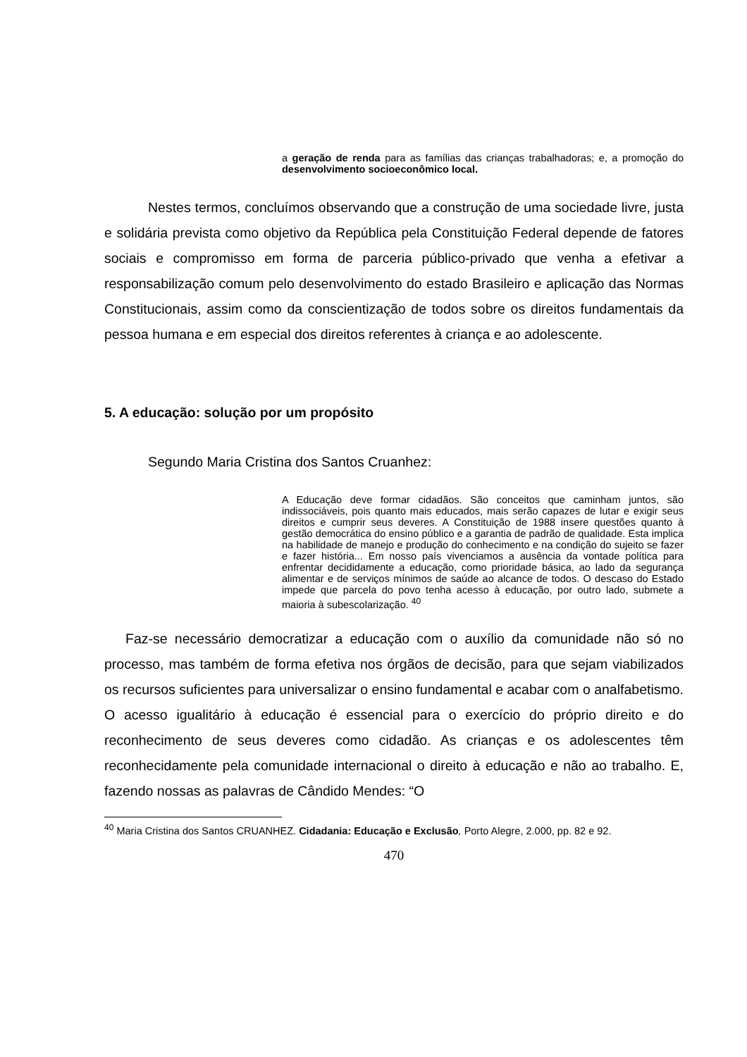a geração de renda para as famílias das crianças trabalhadoras; e, a promoção do desenvolvimento socioeconômico local.
Nestes termos, concluímos observando que a construção de uma sociedade livre, justa e solidária prevista como objetivo da República pela Constituição Federal depende de fatores sociais e compromisso em forma de parceria público-privado que venha a efetivar a responsabilização comum pelo desenvolvimento do estado Brasileiro e aplicação das Normas Constitucionais, assim como da conscientização de todos sobre os direitos fundamentais da pessoa humana e em especial dos direitos referentes à criança e ao adolescente.
5. A educação: solução por um propósito
Segundo Maria Cristina dos Santos Cruanhez:
A Educação deve formar cidadãos. São conceitos que caminham juntos, são indissociáveis, pois quanto mais educados, mais serão capazes de lutar e exigir seus direitos e cumprir seus deveres. A Constituição de 1988 insere questões quanto à gestão democrática do ensino público e a garantia de padrão de qualidade. Esta implica na habilidade de manejo e produção do conhecimento e na condição do sujeito se fazer e fazer história... Em nosso país vivenciamos a ausência da vontade política para enfrentar decididamente a educação, como prioridade básica, ao lado da segurança alimentar e de serviços mínimos de saúde ao alcance de todos. O descaso do Estado impede que parcela do povo tenha acesso à educação, por outro lado, submete a maioria à subescolarização. <sup>40</sup>
Faz-se necessário democratizar a educação com o auxílio da comunidade não só no processo, mas também de forma efetiva nos órgãos de decisão, para que sejam viabilizados os recursos suficientes para universalizar o ensino fundamental e acabar com o analfabetismo. O acesso igualitário à educação é essencial para o exercício do próprio direito e do reconhecimento de seus deveres como cidadão. As crianças e os adolescentes têm reconhecidamente pela comunidade internacional o direito à educação e não ao trabalho. E, fazendo nossas as palavras de Cândido Mendes: “O
<sup>40</sup> Maria Cristina dos Santos CRUANHEZ. Cidadania: Educação e Exclusão, Porto Alegre, 2.000, pp. 82 e 92.
470